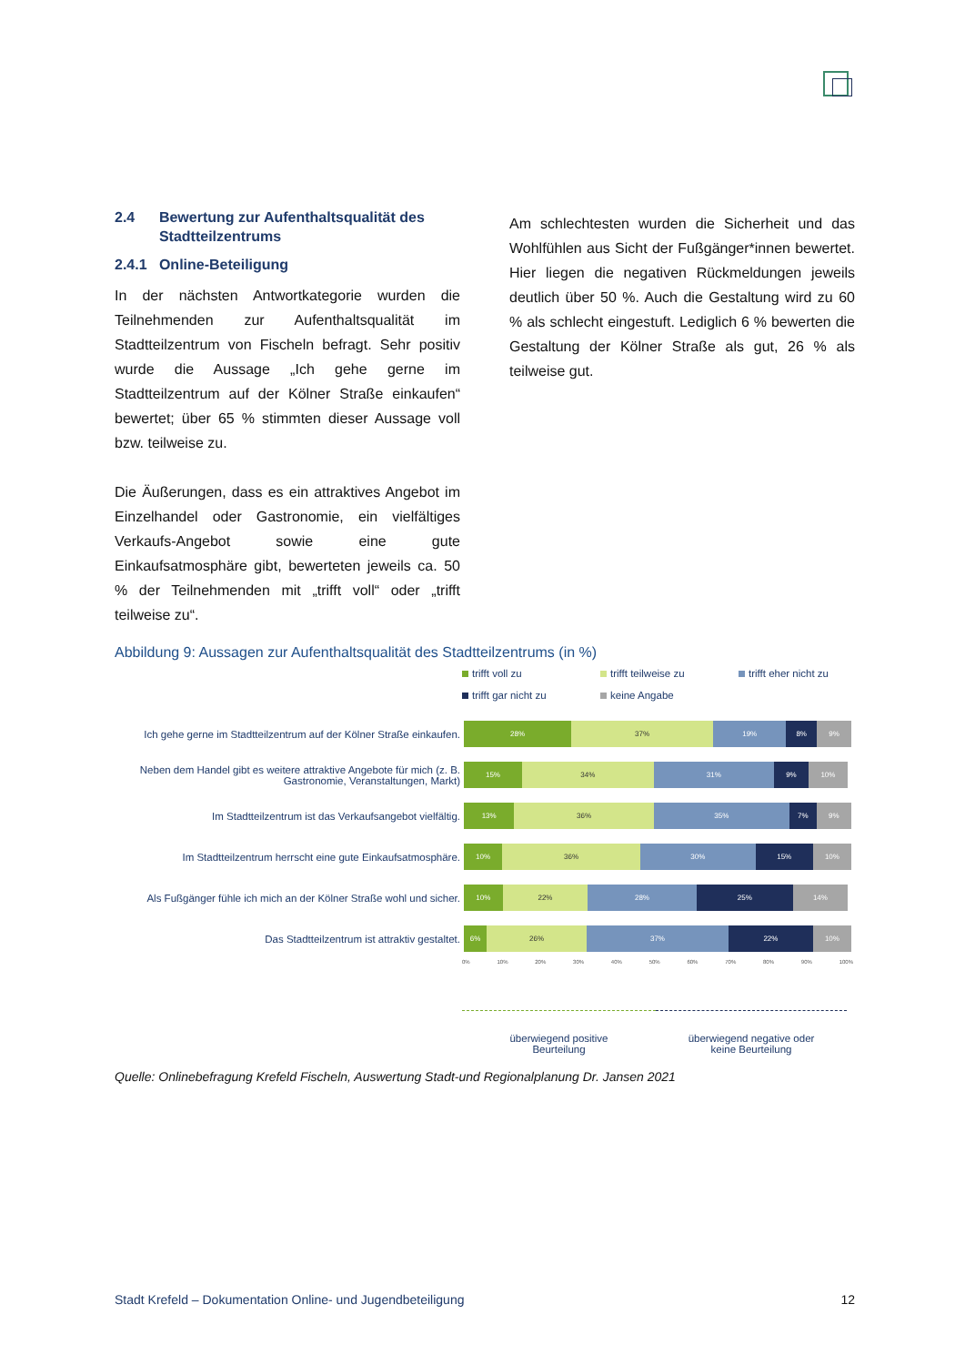2.4 Bewertung zur Aufenthaltsqualität des
Stadtteilzentrums
2.4.1 Online-Beteiligung
In der nächsten Antwortkategorie wurden die Teilnehmenden zur Aufenthaltsqualität im Stadtteilzentrum von Fischeln befragt. Sehr positiv wurde die Aussage „Ich gehe gerne im Stadtteilzentrum auf der Kölner Straße einkaufen“ bewertet; über 65 % stimmten dieser Aussage voll bzw. teilweise zu.
Die Äußerungen, dass es ein attraktives Angebot im Einzelhandel oder Gastronomie, ein vielfältiges Verkaufs-Angebot sowie eine gute Einkaufsatmosphäre gibt, bewerteten jeweils ca. 50 % der Teilnehmenden mit „trifft voll“ oder „trifft teilweise zu“.
Am schlechtesten wurden die Sicherheit und das Wohlfühlen aus Sicht der Fußgänger*innen bewertet. Hier liegen die negativen Rückmeldungen jeweils deutlich über 50 %. Auch die Gestaltung wird zu 60 % als schlecht eingestuft. Lediglich 6 % bewerten die Gestaltung der Kölner Straße als gut, 26 % als teilweise gut.
Abbildung 9: Aussagen zur Aufenthaltsqualität des Stadtteilzentrums (in %)
trifft voll zu trifft teilweise zu trifft eher nicht zu trifft gar nicht zu keine Angabe
Ich gehe gerne im Stadtteilzentrum auf der Kölner Straße einkaufen.
28% 37% 19% 8% 9%
Neben dem Handel gibt es weitere attraktive Angebote für mich (z. B. Gastronomie, Veranstaltungen, Markt)
15% 34% 31% 9% 10%
Im Stadtteilzentrum ist das Verkaufsangebot vielfältig.
13% 36% 35% 7% 9%
Im Stadtteilzentrum herrscht eine gute Einkaufsatmosphäre.
10% 36% 30% 15% 10%
Als Fußgänger fühle ich mich an der Kölner Straße wohl und sicher.
10% 22% 28% 25% 14%
Das Stadtteilzentrum ist attraktiv gestaltet.
6% 26% 37% 22% 10%
0% 10% 20% 30% 40% 50% 60% 70% 80% 90% 100%
überwiegend positive
Beurteilung
überwiegend negative oder
keine Beurteilung
Quelle: Onlinebefragung Krefeld Fischeln, Auswertung Stadt-und Regionalplanung Dr. Jansen 2021
Stadt Krefeld – Dokumentation Online- und Jugendbeteiligung 12